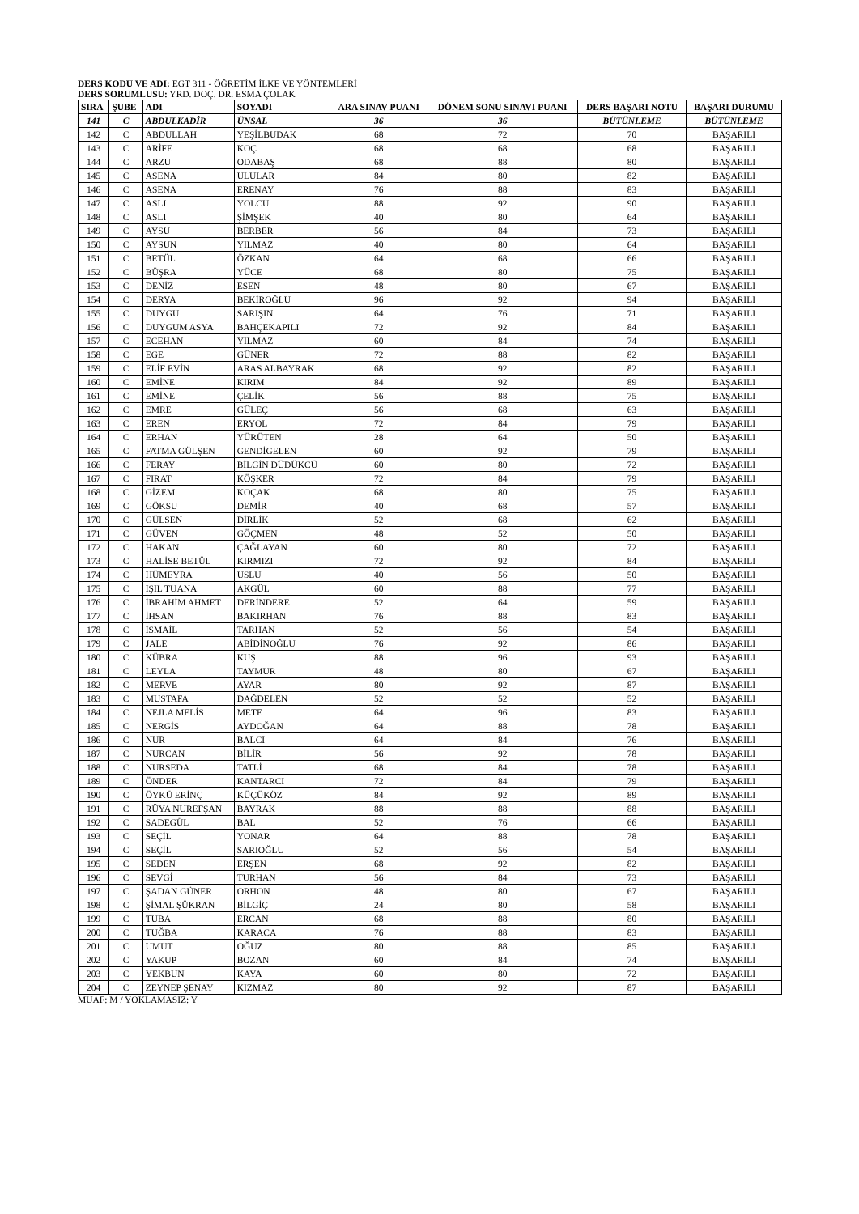DERS KODU VE ADI: EGT 311 - ÖĞRETİM İLKE VE YÖNTEMLERİ
DERS SORUMLUSU: YRD. DOÇ. DR. ESMA ÇOLAK
| SIRA | ŞUBE | ADI | SOYADI | ARA SINAV PUANI | DÖNEM SONU SINAVI PUANI | DERS BAŞARI NOTU | BAŞARI DURUMU |
| --- | --- | --- | --- | --- | --- | --- | --- |
| 141 | C | ABDULKADİR | ÜNSAL | 36 | 36 | BÜTÜNLEME | BÜTÜNLEME |
| 142 | C | ABDULLAH | YEŞİLBUDAK | 68 | 72 | 70 | BAŞARILI |
| 143 | C | ARİFE | KOÇ | 68 | 68 | 68 | BAŞARILI |
| 144 | C | ARZU | ODABAŞ | 68 | 88 | 80 | BAŞARILI |
| 145 | C | ASENA | ULULAR | 84 | 80 | 82 | BAŞARILI |
| 146 | C | ASENA | ERENAY | 76 | 88 | 83 | BAŞARILI |
| 147 | C | ASLI | YOLCU | 88 | 92 | 90 | BAŞARILI |
| 148 | C | ASLI | ŞİMŞEK | 40 | 80 | 64 | BAŞARILI |
| 149 | C | AYSU | BERBER | 56 | 84 | 73 | BAŞARILI |
| 150 | C | AYSUN | YILMAZ | 40 | 80 | 64 | BAŞARILI |
| 151 | C | BETÜL | ÖZKAN | 64 | 68 | 66 | BAŞARILI |
| 152 | C | BÜŞRA | YÜCE | 68 | 80 | 75 | BAŞARILI |
| 153 | C | DENİZ | ESEN | 48 | 80 | 67 | BAŞARILI |
| 154 | C | DERYA | BEKİROĞLU | 96 | 92 | 94 | BAŞARILI |
| 155 | C | DUYGU | SARIŞIN | 64 | 76 | 71 | BAŞARILI |
| 156 | C | DUYGUM ASYA | BAHÇEKAPILI | 72 | 92 | 84 | BAŞARILI |
| 157 | C | ECEHAN | YILMAZ | 60 | 84 | 74 | BAŞARILI |
| 158 | C | EGE | GÜNER | 72 | 88 | 82 | BAŞARILI |
| 159 | C | ELİF EVİN | ARAS ALBAYRAK | 68 | 92 | 82 | BAŞARILI |
| 160 | C | EMİNE | KIRIM | 84 | 92 | 89 | BAŞARILI |
| 161 | C | EMİNE | ÇELİK | 56 | 88 | 75 | BAŞARILI |
| 162 | C | EMRE | GÜLEÇ | 56 | 68 | 63 | BAŞARILI |
| 163 | C | EREN | ERYOL | 72 | 84 | 79 | BAŞARILI |
| 164 | C | ERHAN | YÜRÜTEN | 28 | 64 | 50 | BAŞARILI |
| 165 | C | FATMA GÜLŞEN | GENDİGELEN | 60 | 92 | 79 | BAŞARILI |
| 166 | C | FERAY | BİLGİN DÜDÜKCÜ | 60 | 80 | 72 | BAŞARILI |
| 167 | C | FIRAT | KÖŞKER | 72 | 84 | 79 | BAŞARILI |
| 168 | C | GİZEM | KOÇAK | 68 | 80 | 75 | BAŞARILI |
| 169 | C | GÖKSU | DEMİR | 40 | 68 | 57 | BAŞARILI |
| 170 | C | GÜLSEN | DİRLİK | 52 | 68 | 62 | BAŞARILI |
| 171 | C | GÜVEN | GÖÇMEN | 48 | 52 | 50 | BAŞARILI |
| 172 | C | HAKAN | ÇAĞLAYAN | 60 | 80 | 72 | BAŞARILI |
| 173 | C | HALİSE BETÜL | KIRMIZI | 72 | 92 | 84 | BAŞARILI |
| 174 | C | HÜMEYRA | USLU | 40 | 56 | 50 | BAŞARILI |
| 175 | C | IŞIL TUANA | AKGÜL | 60 | 88 | 77 | BAŞARILI |
| 176 | C | İBRAHİM AHMET | DERİNDERE | 52 | 64 | 59 | BAŞARILI |
| 177 | C | İHSAN | BAKIRHAN | 76 | 88 | 83 | BAŞARILI |
| 178 | C | İSMAİL | TARHAN | 52 | 56 | 54 | BAŞARILI |
| 179 | C | JALE | ABİDİNOĞLU | 76 | 92 | 86 | BAŞARILI |
| 180 | C | KÜBRA | KUŞ | 88 | 96 | 93 | BAŞARILI |
| 181 | C | LEYLA | TAYMUR | 48 | 80 | 67 | BAŞARILI |
| 182 | C | MERVE | AYAR | 80 | 92 | 87 | BAŞARILI |
| 183 | C | MUSTAFA | DAĞDELEN | 52 | 52 | 52 | BAŞARILI |
| 184 | C | NEJLA MELİS | METE | 64 | 96 | 83 | BAŞARILI |
| 185 | C | NERGİS | AYDOĞAN | 64 | 88 | 78 | BAŞARILI |
| 186 | C | NUR | BALCI | 64 | 84 | 76 | BAŞARILI |
| 187 | C | NURCAN | BİLİR | 56 | 92 | 78 | BAŞARILI |
| 188 | C | NURSEDA | TATLİ | 68 | 84 | 78 | BAŞARILI |
| 189 | C | ÖNDER | KANTARCI | 72 | 84 | 79 | BAŞARILI |
| 190 | C | ÖYKÜ ERİNÇ | KÜÇÜKÖZ | 84 | 92 | 89 | BAŞARILI |
| 191 | C | RÜYA NUREFŞAN | BAYRAK | 88 | 88 | 88 | BAŞARILI |
| 192 | C | SADEGÜL | BAL | 52 | 76 | 66 | BAŞARILI |
| 193 | C | SEÇİL | YONAR | 64 | 88 | 78 | BAŞARILI |
| 194 | C | SEÇİL | SARIOĞLU | 52 | 56 | 54 | BAŞARILI |
| 195 | C | SEDEN | ERŞEN | 68 | 92 | 82 | BAŞARILI |
| 196 | C | SEVGİ | TURHAN | 56 | 84 | 73 | BAŞARILI |
| 197 | C | ŞADAN GÜNER | ORHON | 48 | 80 | 67 | BAŞARILI |
| 198 | C | ŞİMAL ŞÜKRAN | BİLGİÇ | 24 | 80 | 58 | BAŞARILI |
| 199 | C | TUBA | ERCAN | 68 | 88 | 80 | BAŞARILI |
| 200 | C | TUĞBA | KARACA | 76 | 88 | 83 | BAŞARILI |
| 201 | C | UMUT | OĞUZ | 80 | 88 | 85 | BAŞARILI |
| 202 | C | YAKUP | BOZAN | 60 | 84 | 74 | BAŞARILI |
| 203 | C | YEKBUN | KAYA | 60 | 80 | 72 | BAŞARILI |
| 204 | C | ZEYNEP ŞENAY | KIZMAZ | 80 | 92 | 87 | BAŞARILI |
MUAF: M / YOKLAMASIZ: Y